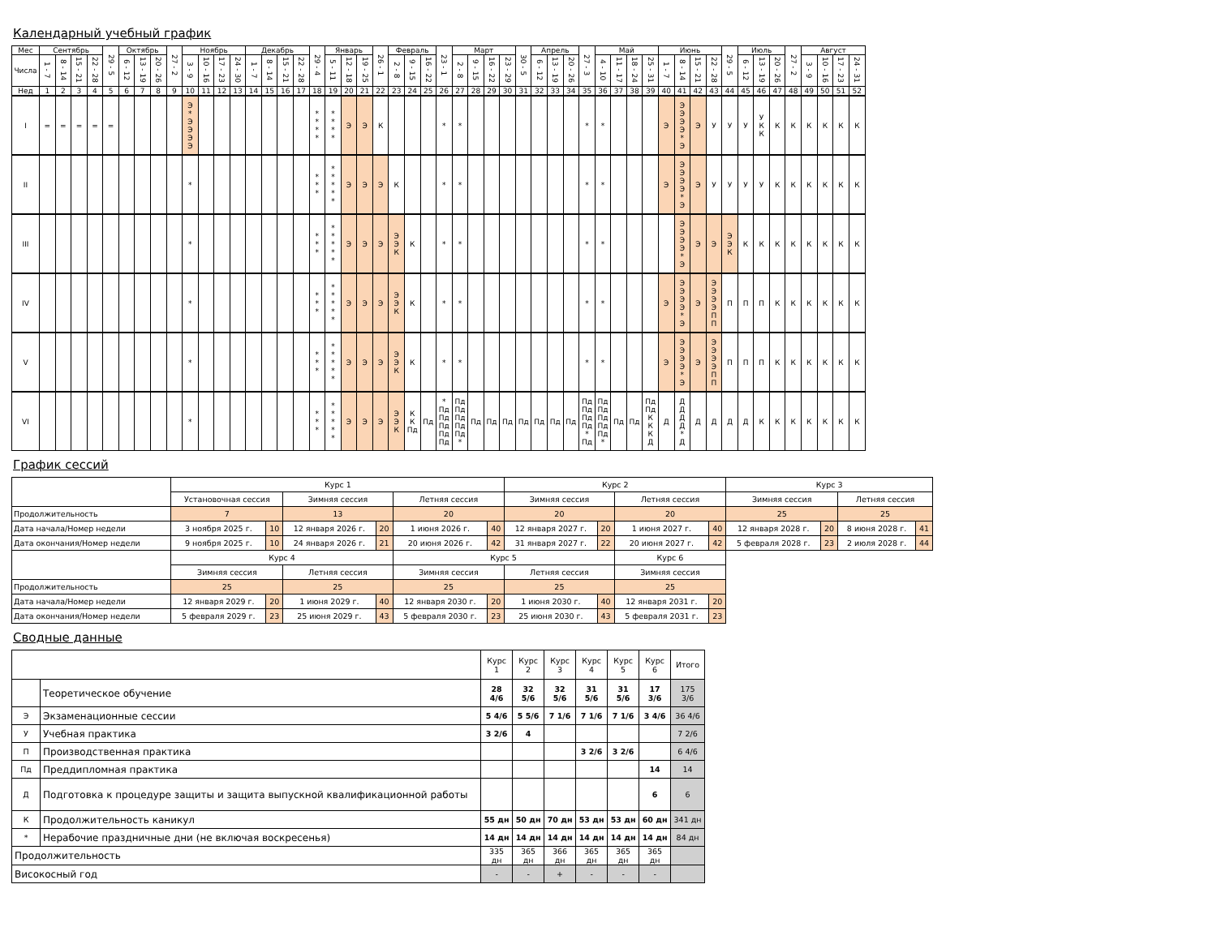Календарный учебный график
| Мес | Сентябрь | | | | 29 - 5 | Октябрь | | | 27 - 2 | Ноябрь | | | | Декабрь | | | | 29 - 4 | Январь | | | 26 - 1 | Февраль | | | 23 - 1 | Март | | | | 30 - 5 | Апрель | | | 27 - 3 | Май | | | | Июнь | | | | 29 - 5 | Июль | | | 27 - 2 | Август | | | |
| Числа | 1 - 7 | 8 - 14 | 15 - 21 | 22 - 28 | | 6 - 12 | 13 - 19 | 20 - 26 | | 3 - 9 | 10 - 16 | 17 - 23 | 24 - 30 | 1 - 7 | 8 - 14 | 15 - 21 | 22 - 28 | | 5 - 11 | 12 - 18 | 19 - 25 | | 2 - 8 | 9 - 15 | 16 - 22 | | 2 - 8 | 9 - 15 | 16 - 22 | 23 - 29 | | 6 - 12 | 13 - 19 | 20 - 26 | | 4 - 10 | 11 - 17 | 18 - 24 | 25 - 31 | 1 - 7 | 8 - 14 | 15 - 21 | 22 - 28 | | 6 - 12 | 13 - 19 | 20 - 26 | | 3 - 9 | 10 - 16 | 17 - 23 | 24 - 31 |
| Нед | 1 | 2 | 3 | 4 | 5 | 6 | 7 | 8 | 9 | 10 | 11 | 12 | 13 | 14 | 15 | 16 | 17 | 18 | 19 | 20 | 21 | 22 | 23 | 24 | 25 | 26 | 27 | 28 | 29 | 30 | 31 | 32 | 33 | 34 | 35 | 36 | 37 | 38 | 39 | 40 | 41 | 42 | 43 | 44 | 45 | 46 | 47 | 48 | 49 | 50 | 51 | 52 |
| I | = | = | = | = | = | | | | | Э * Э Э Э Э | | | | | | | | * * * * | * * * * | Э | Э | К | | | | * | * | | | | | | | | * | * | | | | Э | Э Э Э Э * Э | Э | У | У | У | У К К | К | К | К | К | К | К |
| II | | | | | | | | | | * | | | | | | | | * * * | * * * * * | Э | Э | Э | К | | | * | * | | | | | | | | * | * | | | | Э | Э Э Э Э * Э | Э | У | У | У | У | К | К | К | К | К | К |
| III | | | | | | | | | | * | | | | | | | | * * * | * * * * * | Э | Э | Э | Э Э К | К | | * | * | | | | | | | | * | * | | | | | Э Э Э Э * Э | Э | Э | Э Э К | К | К | К | К | К | К | К | К |
| IV | | | | | | | | | | * | | | | | | | | * * * | * * * * * | Э | Э | Э | Э Э К | К | | * | * | | | | | | | | * | * | | | | Э | Э Э Э Э * Э | Э | Э Э Э Э П П | П | П | П | К | К | К | К | К | К |
| V | | | | | | | | | | * | | | | | | | | * * * | * * * * * | Э | Э | Э | Э Э К | К | | * | * | | | | | | | | * | * | | | | Э | Э Э Э Э * Э | Э | Э Э Э Э П П | П | П | П | К | К | К | К | К | К |
| VI | | | | | | | | | | * | | | | | | | | * * * | * * * * * | Э | Э | Э | Э Э К | К К Пд | Пд | * Пд Пд Пд Пд Пд | Пд Пд Пд Пд Пд * | Пд | Пд | Пд | Пд | Пд | Пд | Пд | Пд Пд Пд Пд * Пд | Пд Пд Пд Пд Пд * | Пд | Пд | Пд Пд К К К Д | Д | Д Д Д Д * Д | Д | Д | Д | Д | К | К | К | К | К | К | К |
График сессий
| | Курс 1 | | | | | | Курс 2 | | | | Курс 3 | | | |
| | Установочная сессия | | Зимняя сессия | | Летняя сессия | | Зимняя сессия | | Летняя сессия | | Зимняя сессия | | Летняя сессия | |
| Продолжительность | 7 | | 13 | | 20 | | 20 | | 20 | | 25 | | 25 | |
| Дата начала/Номер недели | 3 ноября 2025 г. | 10 | 12 января 2026 г. | 20 | 1 июня 2026 г. | 40 | 12 января 2027 г. | 20 | 1 июня 2027 г. | 40 | 12 января 2028 г. | 20 | 8 июня 2028 г. | 41 |
| Дата окончания/Номер недели | 9 ноября 2025 г. | 10 | 24 января 2026 г. | 21 | 20 июня 2026 г. | 42 | 31 января 2027 г. | 22 | 20 июня 2027 г. | 42 | 5 февраля 2028 г. | 23 | 2 июля 2028 г. | 44 |
| | Курс 4 | | | | Курс 5 | | | | Курс 6 | | | | | |
| | Зимняя сессия | | Летняя сессия | | Зимняя сессия | | Летняя сессия | | Зимняя сессия | | | | | |
| Продолжительность | 25 | | 25 | | 25 | | 25 | | 25 | | | | | |
| Дата начала/Номер недели | 12 января 2029 г. | 20 | 1 июня 2029 г. | 40 | 12 января 2030 г. | 20 | 1 июня 2030 г. | 40 | 12 января 2031 г. | 20 | | | | |
| Дата окончания/Номер недели | 5 февраля 2029 г. | 23 | 25 июня 2029 г. | 43 | 5 февраля 2030 г. | 23 | 25 июня 2030 г. | 43 | 5 февраля 2031 г. | 23 | | | | |
Сводные данные
| | | Курс 1 | Курс 2 | Курс 3 | Курс 4 | Курс 5 | Курс 6 | Итого |
| | Теоретическое обучение | 28 4/6 | 32 5/6 | 32 5/6 | 31 5/6 | 31 5/6 | 17 3/6 | 175 3/6 |
| Э | Экзаменационные сессии | 5 4/6 | 5 5/6 | 7 1/6 | 7 1/6 | 7 1/6 | 3 4/6 | 36 4/6 |
| У | Учебная практика | 3 2/6 | 4 | | | | | 7 2/6 |
| П | Производственная практика | | | | 3 2/6 | 3 2/6 | | 6 4/6 |
| Пд | Преддипломная практика | | | | | | 14 | 14 |
| Д | Подготовка к процедуре защиты и защита выпускной квалификационной работы | | | | | | 6 | 6 |
| К | Продолжительность каникул | 55 дн | 50 дн | 70 дн | 53 дн | 53 дн | 60 дн | 341 дн |
| * | Нерабочие праздничные дни (не включая воскресенья) | 14 дн | 14 дн | 14 дн | 14 дн | 14 дн | 14 дн | 84 дн |
| Продолжительность | | 335 дн | 365 дн | 366 дн | 365 дн | 365 дн | 365 дн | |
| Високосный год | | - | - | + | - | - | - | |